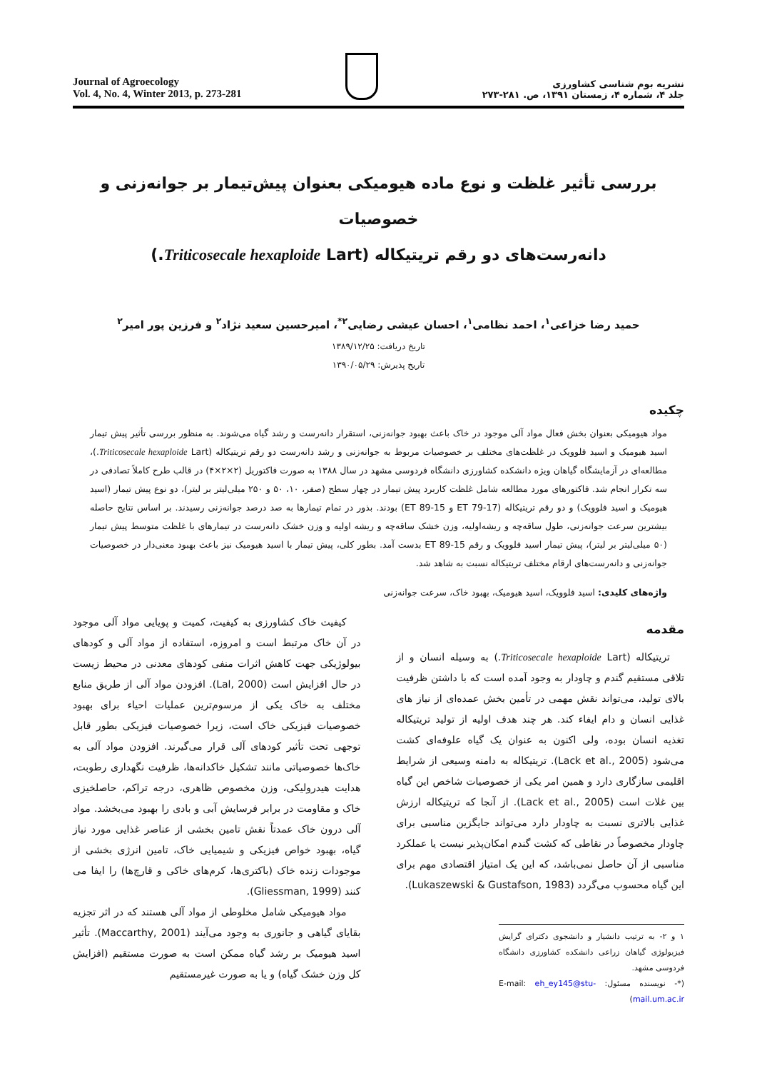Journal of Agroecology
Vol. 4, No. 4, Winter 2013, p. 273-281
نشریه بوم شناسی کشاورزی
جلد ۴، شماره ۴، زمستان ۱۳۹۱، ص. ۲۸۱-۲۷۳
بررسی تأثیر غلظت و نوع ماده هیومیکی بعنوان پیش‌تیمار بر جوانه‌زنی و خصوصیات
دانه‌رست‌های دو رقم تریتیکاله (Triticosecale hexaploide Lart.)
حمید رضا خزاعی<sup>۱</sup>، احمد نظامی<sup>۱</sup>، احسان عیشی رضایی<sup>۲*</sup>، امیرحسین سعید نژاد<sup>۲</sup> و فرزین پور امیر<sup>۲</sup>
تاریخ دریافت: ۱۳۸۹/۱۲/۲۵
تاریخ پذیرش: ۱۳۹۰/۰۵/۲۹
چکیده
مواد هیومیکی بعنوان بخش فعال مواد آلی موجود در خاک باعث بهبود جوانه‌زنی، استقرار دانه‌رست و رشد گیاه می‌شوند. به منظور بررسی تأثیر پیش تیمار اسید هیومیک و اسید فلوویک در غلظت‌های مختلف بر خصوصیات مربوط به جوانه‌زنی و رشد دانه‌رست دو رقم تریتیکاله (Triticosecale hexaploide Lart.)، مطالعه‌ای در آزمایشگاه گیاهان ویژه دانشکده کشاورزی دانشگاه فردوسی مشهد در سال ۱۳۸۸ به صورت فاکتوریل (۲×۲×۴) در قالب طرح کاملاً تصادفی در سه تکرار انجام شد. فاکتورهای مورد مطالعه شامل غلظت کاربرد پیش تیمار در چهار سطح (صفر، ۱۰، ۵۰ و ۲۵۰ میلی‌لیتر بر لیتر)، دو نوع پیش تیمار (اسید هیومیک و اسید فلوویک) و دو رقم تریتیکاله (ET 79-17 و ET 89-15) بودند. بذور در تمام تیمارها به صد درصد جوانه‌زنی رسیدند. بر اساس نتایج حاصله بیشترین سرعت جوانه‌زنی، طول ساقه‌چه و ریشه‌اولیه، وزن خشک ساقه‌چه و ریشه اولیه و وزن خشک دانه‌رست در تیمارهای با غلظت متوسط پیش تیمار (۵۰ میلی‌لیتر بر لیتر)، پیش تیمار اسید فلوویک و رقم ET 89-15 بدست آمد. بطور کلی، پیش تیمار با اسید هیومیک نیز باعث بهبود معنی‌دار در خصوصیات جوانه‌زنی و دانه‌رست‌های ارقام مختلف تریتیکاله نسبت به شاهد شد.
واژه‌های کلیدی: اسید فلوویک، اسید هیومیک، بهبود خاک، سرعت جوانه‌زنی
مقدمه
تریتیکاله (Triticosecale hexaploide Lart.) به وسیله انسان و از تلاقی مستقیم گندم و چاودار به وجود آمده است که با داشتن ظرفیت بالای تولید، می‌تواند نقش مهمی در تأمین بخش عمده‌ای از نیاز های غذایی انسان و دام ایفاء کند. هر چند هدف اولیه از تولید تریتیکاله تغذیه انسان بوده، ولی اکنون به عنوان یک گیاه علوفه‌ای کشت می‌شود (Lack et al., 2005). تریتیکاله به دامنه وسیعی از شرایط اقلیمی سازگاری دارد و همین امر یکی از خصوصیات شاخص این گیاه بین غلات است (Lack et al., 2005). از آنجا که تریتیکاله ارزش غذایی بالاتری نسبت به چاودار دارد می‌تواند جایگزین مناسبی برای چاودار مخصوصاً در نقاطی که کشت گندم امکان‌پذیر نیست یا عملکرد مناسبی از آن حاصل نمی‌باشد، که این یک امتیاز اقتصادی مهم برای این گیاه محسوب می‌گردد (Lukaszewski & Gustafson, 1983).
۱ و ۲- به ترتیب دانشیار و دانشجوی دکترای گرایش فیزیولوژی گیاهان زراعی دانشکده کشاورزی دانشگاه فردوسی مشهد.
(*- نویسنده مسئول: E-mail: eh_ey145@stu-mail.um.ac.ir)
کیفیت خاک کشاورزی به کیفیت، کمیت و پویایی مواد آلی موجود در آن خاک مرتبط است و امروزه، استفاده از مواد آلی و کودهای بیولوژیکی جهت کاهش اثرات منفی کودهای معدنی در محیط زیست در حال افزایش است (Lal, 2000). افزودن مواد آلی از طریق منابع مختلف به خاک یکی از مرسوم‌ترین عملیات احیاء برای بهبود خصوصیات فیزیکی خاک است، زیرا خصوصیات فیزیکی بطور قابل توجهی تحت تأثیر کودهای آلی قرار می‌گیرند. افزودن مواد آلی به خاک‌ها خصوصیاتی مانند تشکیل خاکدانه‌ها، ظرفیت نگهداری رطوبت، هدایت هیدرولیکی، وزن مخصوص ظاهری، درجه تراکم، حاصلخیزی خاک و مقاومت در برابر فرسایش آبی و بادی را بهبود می‌بخشد. مواد آلی درون خاک عمدتاً نقش تامین بخشی از عناصر غذایی مورد نیاز گیاه، بهبود خواص فیزیکی و شیمیایی خاک، تامین انرژی بخشی از موجودات زنده خاک (باکتری‌ها، کرم‌های خاکی و قارچ‌ها) را ایفا می کنند (Gliessman, 1999).
مواد هیومیکی شامل مخلوطی از مواد آلی هستند که در اثر تجزیه بقایای گیاهی و جانوری به وجود می‌آیند (Maccarthy, 2001). تأثیر اسید هیومیک بر رشد گیاه ممکن است به صورت مستقیم (افزایش کل وزن خشک گیاه) و یا به صورت غیرمستقیم